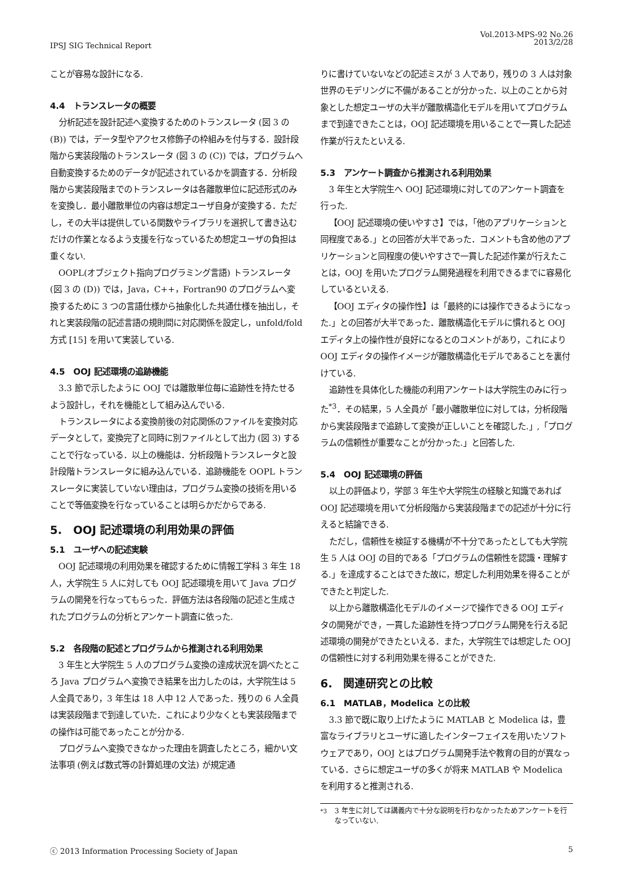Vol.2013-MPS-92 No.26
2013/2/28
IPSJ SIG Technical Report
ことが容易な設計になる.
4.4　トランスレータの概要
分析記述を設計記述へ変換するためのトランスレータ (図 3 の (B)) では，データ型やアクセス修飾子の枠組みを付与する．設計段階から実装段階のトランスレータ (図 3 の (C)) では，プログラムへ自動変換するためのデータが記述されているかを調査する．分析段階から実装段階までのトランスレータは各離散単位に記述形式のみを変換し．最小離散単位の内容は想定ユーザ自身が変換する．ただし，その大半は提供している関数やライブラリを選択して書き込むだけの作業となるよう支援を行なっているため想定ユーザの負担は重くない.
OOPL(オブジェクト指向プログラミング言語) トランスレータ (図 3 の (D)) では，Java，C++，Fortran90 のプログラムへ変換するために 3 つの言語仕様から抽象化した共通仕様を抽出し，それと実装段階の記述言語の規則間に対応関係を設定し，unfold/fold 方式 [15] を用いて実装している.
4.5　OOJ 記述環境の追跡機能
3.3 節で示したように OOJ では離散単位毎に追跡性を持たせるよう設計し，それを機能として組み込んでいる.
トランスレータによる変換前後の対応関係のファイルを変換対応データとして，変換完了と同時に別ファイルとして出力 (図 3) することで行なっている．以上の機能は．分析段階トランスレータと設計段階トランスレータに組み込んでいる．追跡機能を OOPL トランスレータに実装していない理由は，プログラム変換の技術を用いることで等価変換を行なっていることは明らかだからである.
5.　OOJ 記述環境の利用効果の評価
5.1　ユーザへの記述実験
OOJ 記述環境の利用効果を確認するために情報工学科 3 年生 18 人，大学院生 5 人に対しても OOJ 記述環境を用いて Java プログラムの開発を行なってもらった．評価方法は各段階の記述と生成されたプログラムの分析とアンケート調査に依った.
5.2　各段階の記述とプログラムから推測される利用効果
3 年生と大学院生 5 人のプログラム変換の達成状況を調べたところ Java プログラムへ変換でき結果を出力したのは，大学院生は 5 人全員であり，3 年生は 18 人中 12 人であった．残りの 6 人全員は実装段階まで到達していた．これにより少なくとも実装段階までの操作は可能であったことが分かる.
プログラムへ変換できなかった理由を調査したところ，細かい文法事項 (例えば数式等の計算処理の文法) が規定通
りに書けていないなどの記述ミスが 3 人であり，残りの 3 人は対象世界のモデリングに不備があることが分かった．以上のことから対象とした想定ユーザの大半が離散構造化モデルを用いてプログラムまで到達できたことは，OOJ 記述環境を用いることで一貫した記述作業が行えたといえる.
5.3　アンケート調査から推測される利用効果
3 年生と大学院生へ OOJ 記述環境に対してのアンケート調査を行った.
【OOJ 記述環境の使いやすさ】では，「他のアプリケーションと同程度である.」との回答が大半であった．コメントも含め他のアプリケーションと同程度の使いやすさで一貫した記述作業が行えたことは，OOJ を用いたプログラム開発過程を利用できるまでに容易化しているといえる.
【OOJ エディタの操作性】は「最終的には操作できるようになった.」との回答が大半であった．離散構造化モデルに慣れると OOJ エディタ上の操作性が良好になるとのコメントがあり，これにより OOJ エディタの操作イメージが離散構造化モデルであることを裏付けている.
追跡性を具体化した機能の利用アンケートは大学院生のみに行った<sup>*3</sup>．その結果，5 人全員が「最小離散単位に対しては，分析段階から実装段階まで追跡して変換が正しいことを確認した.」,「プログラムの信頼性が重要なことが分かった.」と回答した.
5.4　OOJ 記述環境の評価
以上の評価より，学部 3 年生や大学院生の経験と知識であれば OOJ 記述環境を用いて分析段階から実装段階までの記述が十分に行えると結論できる.
ただし，信頼性を検証する機構が不十分であったとしても大学院生 5 人は OOJ の目的である「プログラムの信頼性を認識・理解する.」を達成することはできた故に，想定した利用効果を得ることができたと判定した.
以上から離散構造化モデルのイメージで操作できる OOJ エディタの開発ができ，一貫した追跡性を持つプログラム開発を行える記述環境の開発ができたといえる．また，大学院生では想定した OOJ の信頼性に対する利用効果を得ることができた.
6.　関連研究との比較
6.1　MATLAB，Modelica との比較
3.3 節で既に取り上げたように MATLAB と Modelica は，豊富なライブラリとユーザに適したインターフェイスを用いたソフトウェアであり，OOJ とはプログラム開発手法や教育の目的が異なっている．さらに想定ユーザの多くが将来 MATLAB や Modelica を利用すると推測される.
<sup>*3</sup> 3 年生に対しては講義内で十分な説明を行わなかったためアンケートを行なっていない.
5 ⓒ 2013 Information Processing Society of Japan